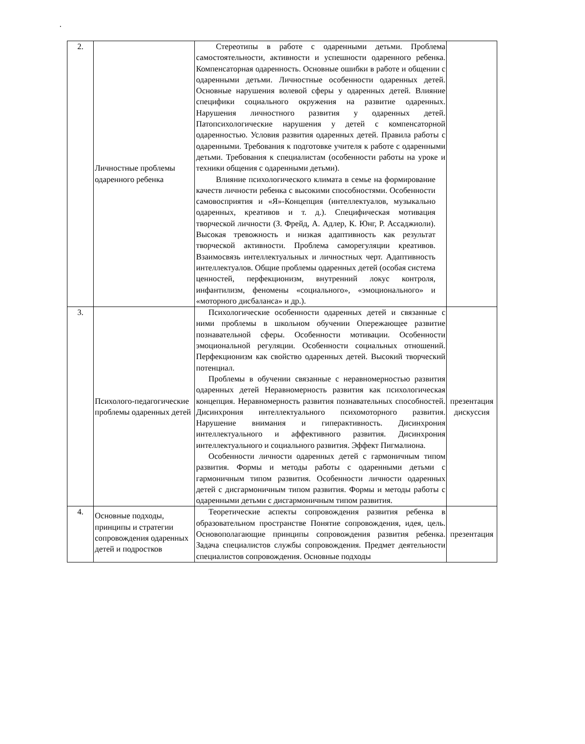.
| 2. | Личностные проблемы одаренного ребенка | Стереотипы в работе с одаренными детьми. Проблема самостоятельности, активности и успешности одаренного ребенка. Компенсаторная одаренность. Основные ошибки в работе и общении с одаренными детьми. Личностные особенности одаренных детей. Основные нарушения волевой сферы у одаренных детей. Влияние специфики социального окружения на развитие одаренных. Нарушения личностного развития у одаренных детей. Патопсихологические нарушения у детей с компенсаторной одаренностью. Условия развития одаренных детей. Правила работы с одаренными. Требования к подготовке учителя к работе с одаренными детьми. Требования к специалистам (особенности работы на уроке и техники общения с одаренными детьми). Влияние психологического климата в семье на формирование качеств личности ребенка с высокими способностями. Особенности самовосприятия и «Я»-Концепция (интеллектуалов, музыкально одаренных, креативов и т. д.). Специфическая мотивация творческой личности (З. Фрейд, А. Адлер, К. Юнг, Р. Ассаджиоли). Высокая тревожность и низкая адаптивность как результат творческой активности. Проблема саморегуляции креативов. Взаимосвязь интеллектуальных и личностных черт. Адаптивность интеллектуалов. Общие проблемы одаренных детей (особая система ценностей, перфекционизм, внутренний локус контроля, инфантилизм, феномены «социального», «эмоционального» и «моторного дисбаланса» и др.). | |
| 3. | Психолого-педагогические проблемы одаренных детей | Психологические особенности одаренных детей и связанные с ними проблемы в школьном обучении Опережающее развитие познавательной сферы. Особенности мотивации. Особенности эмоциональной регуляции. Особенности социальных отношений. Перфекционизм как свойство одаренных детей. Высокий творческий потенциал. Проблемы в обучении связанные с неравномерностью развития одаренных детей Неравномерность развития как психологическая концепция. Неравномерность развития познавательных способностей. Дисинхрония интеллектуального психомоторного развития. Нарушение внимания и гиперактивность. Дисинхрония интеллектуального и аффективного развития. Дисинхрония интеллектуального и социального развития. Эффект Пигмалиона. Особенности личности одаренных детей с гармоничным типом развития. Формы и методы работы с одаренными детьми с гармоничным типом развития. Особенности личности одаренных детей с дисгармоничным типом развития. Формы и методы работы с одаренными детьми с дисгармоничным типом развития. | презентация дискуссия |
| 4. | Основные подходы, принципы и стратегии сопровождения одаренных детей и подростков | Теоретические аспекты сопровождения развития ребенка в образовательном пространстве Понятие сопровождения, идея, цель. Основополагающие принципы сопровождения развития ребенка. Задача специалистов службы сопровождения. Предмет деятельности специалистов сопровождения. Основные подходы | презентация |